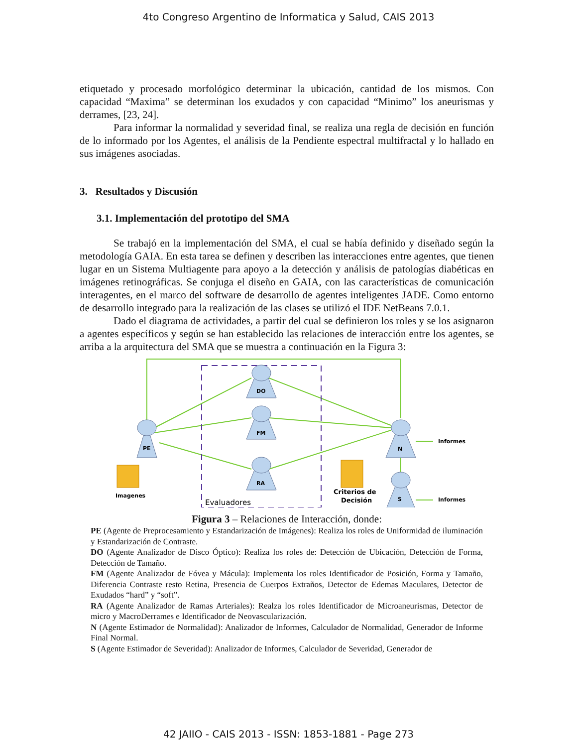4to Congreso Argentino de Informatica y Salud, CAIS 2013
etiquetado y procesado morfológico determinar la ubicación, cantidad de los mismos. Con capacidad “Maxima” se determinan los exudados y con capacidad “Minimo” los aneurismas y derrames, [23, 24].
Para informar la normalidad y severidad final, se realiza una regla de decisión en función de lo informado por los Agentes, el análisis de la Pendiente espectral multifractal y lo hallado en sus imágenes asociadas.
3. Resultados y Discusión
3.1. Implementación del prototipo del SMA
Se trabajó en la implementación del SMA, el cual se había definido y diseñado según la metodología GAIA. En esta tarea se definen y describen las interacciones entre agentes, que tienen lugar en un Sistema Multiagente para apoyo a la detección y análisis de patologías diabéticas en imágenes retinográficas. Se conjuga el diseño en GAIA, con las características de comunicación interagentes, en el marco del software de desarrollo de agentes inteligentes JADE. Como entorno de desarrollo integrado para la realización de las clases se utilizó el IDE NetBeans 7.0.1.
Dado el diagrama de actividades, a partir del cual se definieron los roles y se los asignaron a agentes específicos y según se han establecido las relaciones de interacción entre los agentes, se arriba a la arquitectura del SMA que se muestra a continuación en la Figura 3:
PE
DO
FM
RA
N
S
Informes
Informes
Imagenes
Criterios de
Decisión
Evaluadores
Figura 3 – Relaciones de Interacción, donde:
PE (Agente de Preprocesamiento y Estandarización de Imágenes): Realiza los roles de Uniformidad de iluminación y Estandarización de Contraste.
DO (Agente Analizador de Disco Óptico): Realiza los roles de: Detección de Ubicación, Detección de Forma, Detección de Tamaño.
FM (Agente Analizador de Fóvea y Mácula): Implementa los roles Identificador de Posición, Forma y Tamaño, Diferencia Contraste resto Retina, Presencia de Cuerpos Extraños, Detector de Edemas Maculares, Detector de Exudados “hard” y “soft”.
RA (Agente Analizador de Ramas Arteriales): Realza los roles Identificador de Microaneurismas, Detector de micro y MacroDerrames e Identificador de Neovascularización.
N (Agente Estimador de Normalidad): Analizador de Informes, Calculador de Normalidad, Generador de Informe Final Normal.
S (Agente Estimador de Severidad): Analizador de Informes, Calculador de Severidad, Generador de
42 JAIIO - CAIS 2013 - ISSN: 1853-1881 - Page 273